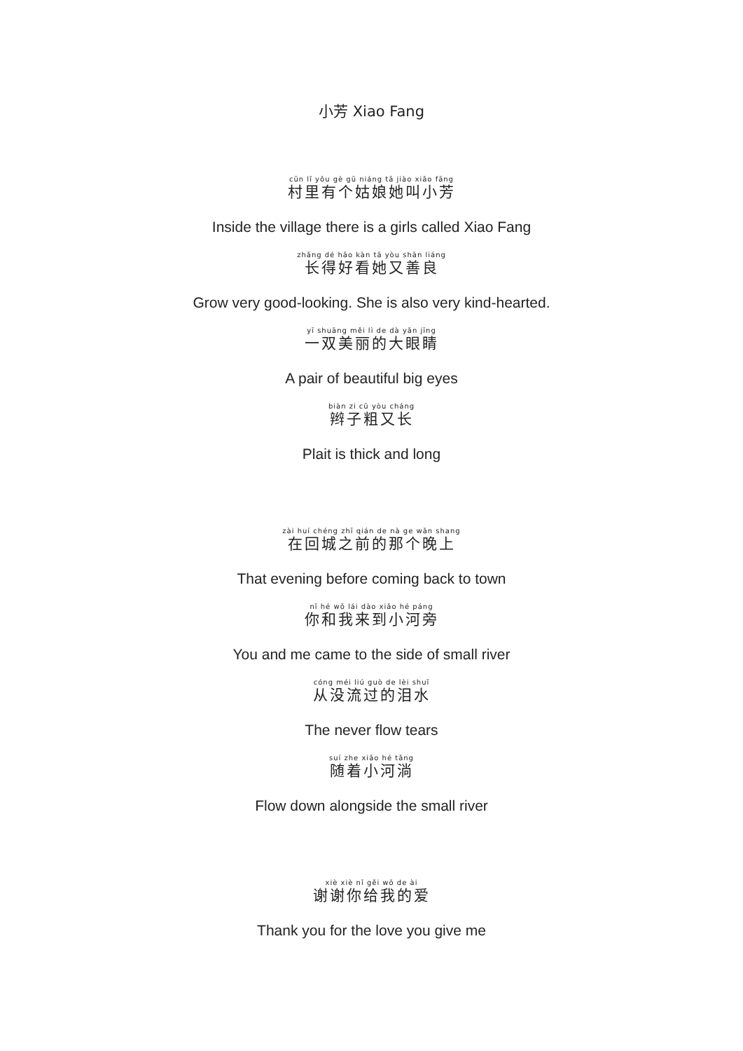小芳 Xiao Fang
cūn lǐ yǒu gè gū niáng tā jiào xiǎo fāng
村里有个姑娘她叫小芳
Inside the village there is a girls called Xiao Fang
zhǎng dé hǎo kàn tā yòu shàn liáng
长得好看她又善良
Grow very good-looking. She is also very kind-hearted.
yī shuāng měi lì de dà yǎn jīng
一双美丽的大眼睛
A pair of beautiful big eyes
biàn zi cū yòu cháng
辫子粗又长
Plait is thick and long
zài huí chéng zhī qián de nà ge wǎn shang
在回城之前的那个晚上
That evening before coming back to town
nǐ hé wǒ lái dào xiǎo hé páng
你和我来到小河旁
You and me came to the side of small river
cóng méi liú guò de lèi shuǐ
从没流过的泪水
The never flow tears
suí zhe xiǎo hé tǎng
随着小河淌
Flow down alongside the small river
xiè xiè nǐ gěi wǒ de ài
谢谢你给我的爱
Thank you for the love you give me